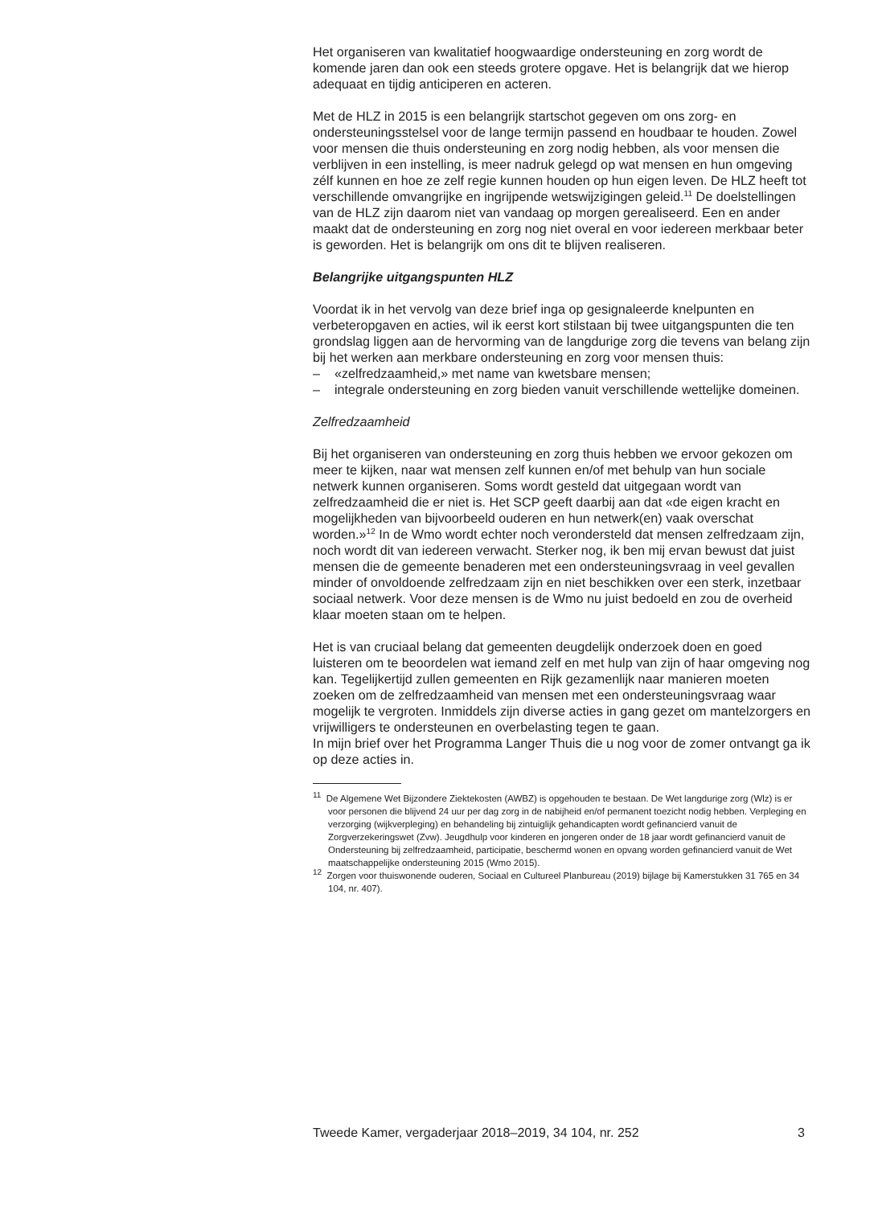Het organiseren van kwalitatief hoogwaardige ondersteuning en zorg wordt de komende jaren dan ook een steeds grotere opgave. Het is belangrijk dat we hierop adequaat en tijdig anticiperen en acteren.
Met de HLZ in 2015 is een belangrijk startschot gegeven om ons zorg- en ondersteuningsstelsel voor de lange termijn passend en houdbaar te houden. Zowel voor mensen die thuis ondersteuning en zorg nodig hebben, als voor mensen die verblijven in een instelling, is meer nadruk gelegd op wat mensen en hun omgeving zélf kunnen en hoe ze zelf regie kunnen houden op hun eigen leven. De HLZ heeft tot verschillende omvangrijke en ingrijpende wetswijzigingen geleid.<sup>11</sup> De doelstellingen van de HLZ zijn daarom niet van vandaag op morgen gerealiseerd. Een en ander maakt dat de ondersteuning en zorg nog niet overal en voor iedereen merkbaar beter is geworden. Het is belangrijk om ons dit te blijven realiseren.
Belangrijke uitgangspunten HLZ
Voordat ik in het vervolg van deze brief inga op gesignaleerde knelpunten en verbeteropgaven en acties, wil ik eerst kort stilstaan bij twee uitgangs­punten die ten grondslag liggen aan de hervorming van de langdurige zorg die tevens van belang zijn bij het werken aan merkbare onder­steuning en zorg voor mensen thuis:
– «zelfredzaamheid,» met name van kwetsbare mensen;
– integrale ondersteuning en zorg bieden vanuit verschillende wettelijke domeinen.
Zelfredzaamheid
Bij het organiseren van ondersteuning en zorg thuis hebben we ervoor gekozen om meer te kijken, naar wat mensen zelf kunnen en/of met behulp van hun sociale netwerk kunnen organiseren. Soms wordt gesteld dat uitgegaan wordt van zelfredzaamheid die er niet is. Het SCP geeft daarbij aan dat «de eigen kracht en mogelijkheden van bijvoorbeeld ouderen en hun netwerk(en) vaak overschat worden.»<sup>12</sup> In de Wmo wordt echter noch verondersteld dat mensen zelfredzaam zijn, noch wordt dit van iedereen verwacht. Sterker nog, ik ben mij ervan bewust dat juist mensen die de gemeente benaderen met een ondersteuningsvraag in veel gevallen minder of onvoldoende zelfredzaam zijn en niet beschikken over een sterk, inzetbaar sociaal netwerk. Voor deze mensen is de Wmo nu juist bedoeld en zou de overheid klaar moeten staan om te helpen.
Het is van cruciaal belang dat gemeenten deugdelijk onderzoek doen en goed luisteren om te beoordelen wat iemand zelf en met hulp van zijn of haar omgeving nog kan. Tegelijkertijd zullen gemeenten en Rijk gezamenlijk naar manieren moeten zoeken om de zelfredzaamheid van mensen met een ondersteuningsvraag waar mogelijk te vergroten. Inmiddels zijn diverse acties in gang gezet om mantelzorgers en vrijwil­ligers te ondersteunen en overbelasting tegen te gaan.
In mijn brief over het Programma Langer Thuis die u nog voor de zomer ontvangt ga ik op deze acties in.
<sup>11</sup> De Algemene Wet Bijzondere Ziektekosten (AWBZ) is opgehouden te bestaan. De Wet langdurige zorg (Wlz) is er voor personen die blijvend 24 uur per dag zorg in de nabijheid en/of permanent toezicht nodig hebben. Verpleging en verzorging (wijkverpleging) en behandeling bij zintuiglijk gehandicapten wordt gefinancierd vanuit de Zorgverzekeringswet (Zvw). Jeugdhulp voor kinderen en jongeren onder de 18 jaar wordt gefinancierd vanuit de Ondersteuning bij zelfredzaamheid, participatie, beschermd wonen en opvang worden gefinancierd vanuit de Wet maatschappelijke ondersteuning 2015 (Wmo 2015).
<sup>12</sup> Zorgen voor thuiswonende ouderen, Sociaal en Cultureel Planbureau (2019) bijlage bij Kamerstukken 31 765 en 34 104, nr. 407).
Tweede Kamer, vergaderjaar 2018–2019, 34 104, nr. 252 3